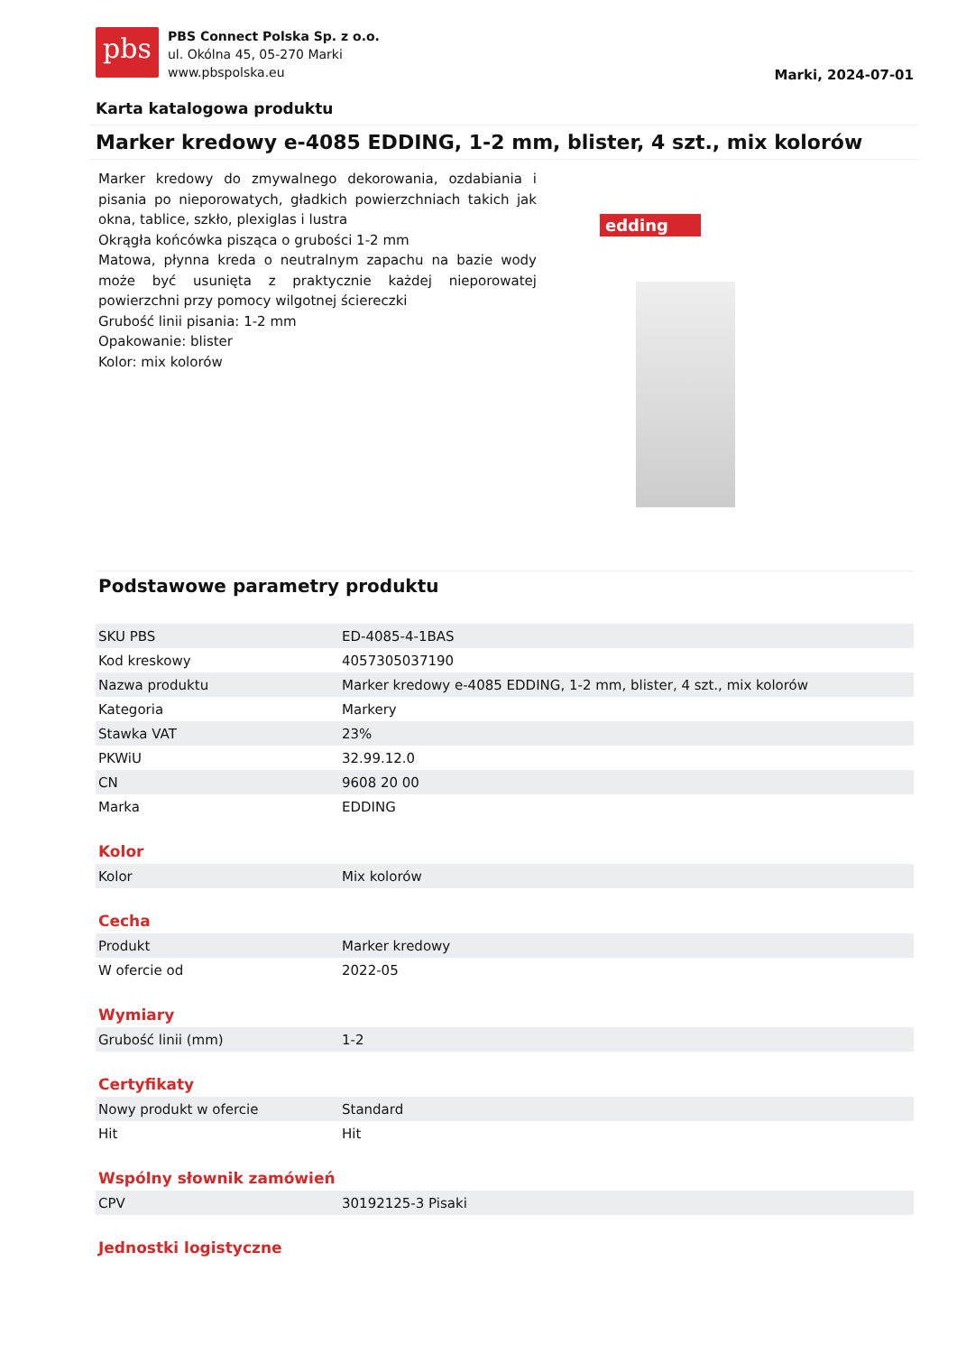pbs
PBS Connect Polska Sp. z o.o.
ul. Okólna 45, 05-270 Marki
www.pbspolska.eu
Marki, 2024-07-01
Karta katalogowa produktu
Marker kredowy e-4085 EDDING, 1-2 mm, blister, 4 szt., mix kolorów
Marker kredowy do zmywalnego dekorowania, ozdabiania i pisania po nieporowatych, gładkich powierzchniach takich jak okna, tablice, szkło, plexiglas i lustra
Okrągła końcówka pisząca o grubości 1-2 mm
Matowa, płynna kreda o neutralnym zapachu na bazie wody może być usunięta z praktycznie każdej nieporowatej powierzchni przy pomocy wilgotnej ściereczki
Grubość linii pisania: 1-2 mm
Opakowanie: blister
Kolor: mix kolorów
edding
Podstawowe parametry produktu
| SKU PBS | ED-4085-4-1BAS |
| Kod kreskowy | 4057305037190 |
| Nazwa produktu | Marker kredowy e-4085 EDDING, 1-2 mm, blister, 4 szt., mix kolorów |
| Kategoria | Markery |
| Stawka VAT | 23% |
| PKWiU | 32.99.12.0 |
| CN | 9608 20 00 |
| Marka | EDDING |
Kolor
| Kolor | Mix kolorów |
Cecha
| Produkt | Marker kredowy |
| W ofercie od | 2022-05 |
Wymiary
| Grubość linii (mm) | 1-2 |
Certyfikaty
| Nowy produkt w ofercie | Standard |
| Hit | Hit |
Wspólny słownik zamówień
| CPV | 30192125-3 Pisaki |
Jednostki logistyczne